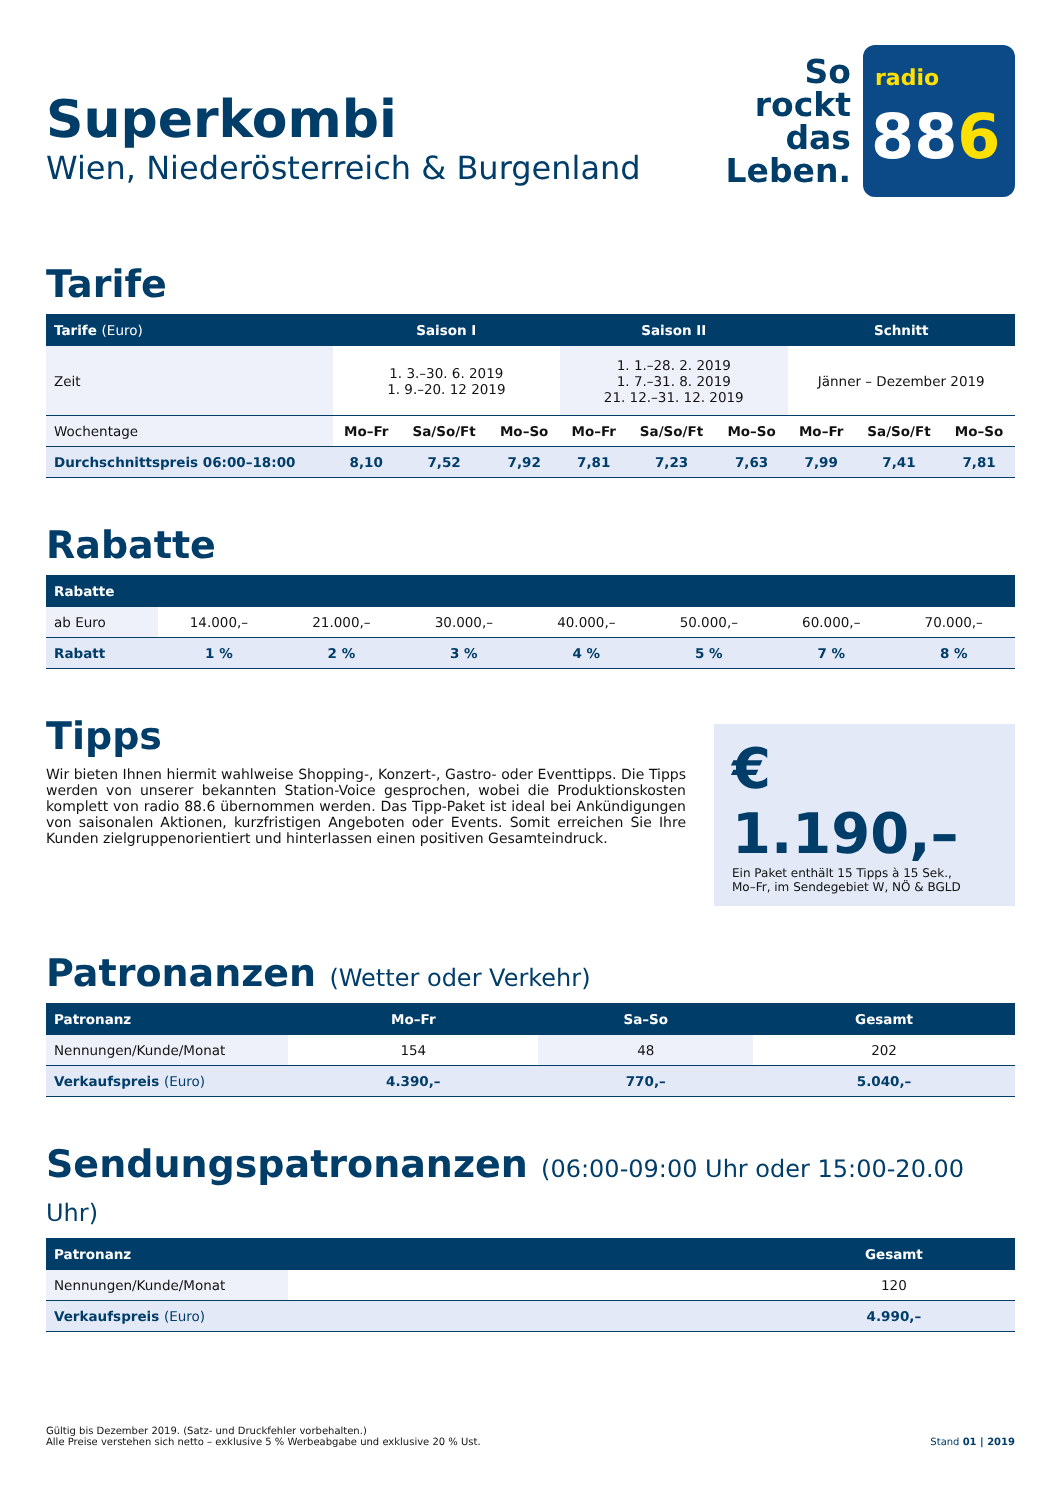Superkombi
Wien, Niederösterreich & Burgenland
So
rockt
das
Leben.
radio
886
Tarife
| Tarife (Euro) | Saison I | | | Saison II | | | Schnitt | | |
| --- | --- | --- | --- | --- | --- | --- | --- | --- | --- |
| Zeit | 1. 3.–30. 6. 2019 1. 9.–20. 12 2019 | | | 1. 1.–28. 2. 2019 1. 7.–31. 8. 2019 21. 12.–31. 12. 2019 | | | Jänner – Dezember 2019 | | |
| Wochentage | Mo–Fr | Sa/So/Ft | Mo–So | Mo–Fr | Sa/So/Ft | Mo–So | Mo–Fr | Sa/So/Ft | Mo–So |
| Durchschnittspreis 06:00–18:00 | 8,10 | 7,52 | 7,92 | 7,81 | 7,23 | 7,63 | 7,99 | 7,41 | 7,81 |
Rabatte
| Rabatte | | | | | | | |
| --- | --- | --- | --- | --- | --- | --- | --- |
| ab Euro | 14.000,– | 21.000,– | 30.000,– | 40.000,– | 50.000,– | 60.000,– | 70.000,– |
| Rabatt | 1 % | 2 % | 3 % | 4 % | 5 % | 7 % | 8 % |
Tipps
Wir bieten Ihnen hiermit wahlweise Shopping-, Konzert-, Gastro- oder Eventtipps. Die Tipps werden von unserer bekannten Station-Voice gesprochen, wobei die Produktionskosten komplett von radio 88.6 übernommen werden. Das Tipp-Paket ist ideal bei Ankündigungen von saisonalen Aktionen, kurzfristigen Angeboten oder Events. Somit erreichen Sie Ihre Kunden zielgruppenorientiert und hinterlassen einen positiven Gesamteindruck.
€ 1.190,–
Ein Paket enthält 15 Tipps à 15 Sek.,
Mo–Fr, im Sendegebiet W, NÖ & BGLD
Patronanzen (Wetter oder Verkehr)
| Patronanz | Mo–Fr | Sa–So | Gesamt |
| --- | --- | --- | --- |
| Nennungen/Kunde/Monat | 154 | 48 | 202 |
| Verkaufspreis (Euro) | 4.390,– | 770,– | 5.040,– |
Sendungspatronanzen (06:00-09:00 Uhr oder 15:00-20.00 Uhr)
| Patronanz | | Gesamt |
| --- | --- | --- |
| Nennungen/Kunde/Monat | | 120 |
| Verkaufspreis (Euro) | | 4.990,– |
Gültig bis Dezember 2019. (Satz- und Druckfehler vorbehalten.)
Alle Preise verstehen sich netto – exklusive 5 % Werbeabgabe und exklusive 20 % Ust.
Stand 01 | 2019